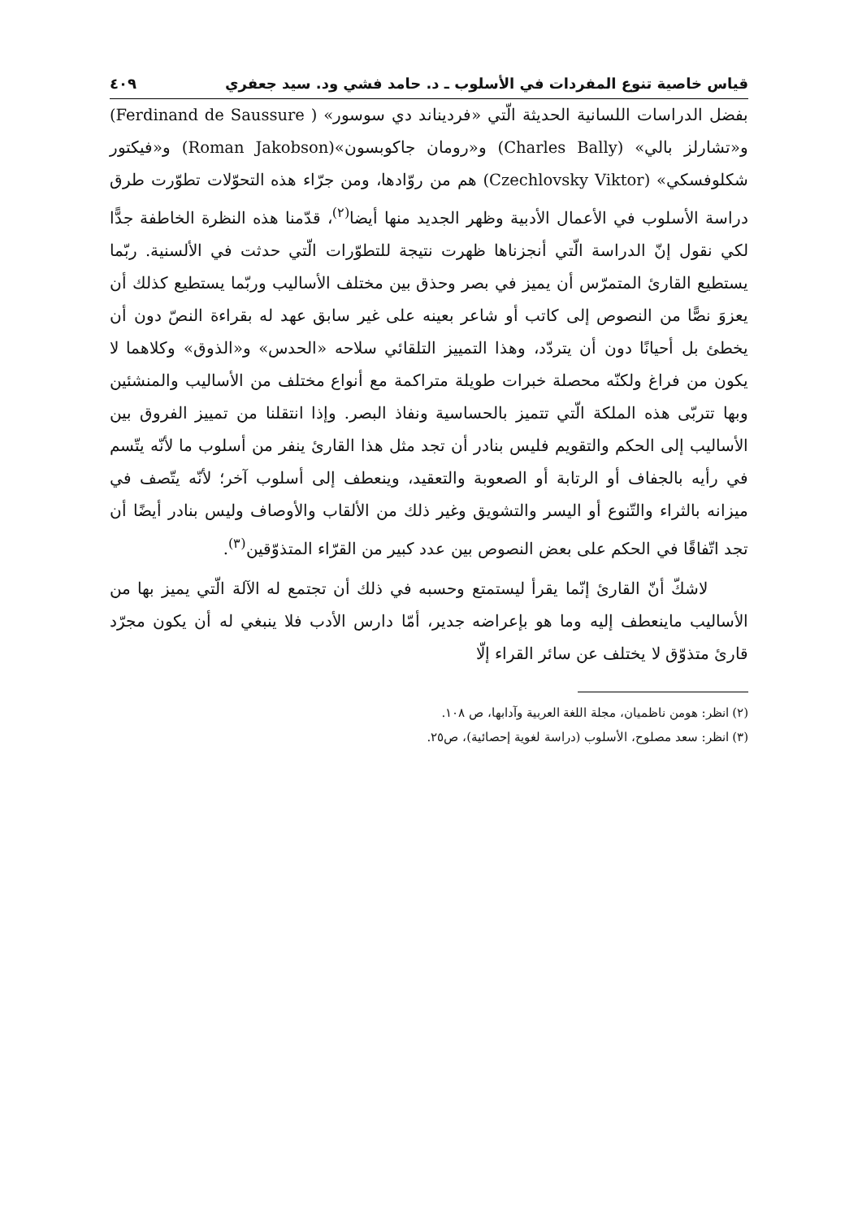قياس خاصية تنوع المفردات في الأسلوب ـ د. حامد فشي ود. سيد جعفري ٤٠٩
بفضل الدراسات اللسانية الحديثة الّتي «فرديناند دي سوسور» ( Ferdinand de Saussure) و«تشارلز بالي» (Charles Bally) و«رومان جاكوبسون»(Roman Jakobson) و«فيكتور شكلوفسكي» (Czechlovsky Viktor) هم من روّادها، ومن جرّاء هذه التحوّلات تطوّرت طرق دراسة الأسلوب في الأعمال الأدبية وظهر الجديد منها أيضا<sup>(٢)</sup>، قدّمنا هذه النظرة الخاطفة جدًّا لكي نقول إنّ الدراسة الّتي أنجزناها ظهرت نتيجة للتطوّرات الّتي حدثت في الألسنية. ربّما يستطيع القارئ المتمرّس أن يميز في بصر وحذق بين مختلف الأساليب وربّما يستطيع كذلك أن يعزوَ نصًّا من النصوص إلى كاتب أو شاعر بعينه على غير سابق عهد له بقراءة النصّ دون أن يخطئ بل أحيانًا دون أن يتردّد، وهذا التمييز التلقائي سلاحه «الحدس» و«الذوق» وكلاهما لا يكون من فراغ ولكنّه محصلة خبرات طويلة متراكمة مع أنواع مختلف من الأساليب والمنشئين وبها تتربّى هذه الملكة الّتي تتميز بالحساسية ونفاذ البصر. وإذا انتقلنا من تمييز الفروق بين الأساليب إلى الحكم والتقويم فليس بنادر أن تجد مثل هذا القارئ ينفر من أسلوب ما لأنّه يتّسم في رأيه بالجفاف أو الرتابة أو الصعوبة والتعقيد، وينعطف إلى أسلوب آخر؛ لأنّه يتّصف في ميزانه بالثراء والتّنوع أو اليسر والتشويق وغير ذلك من الألقاب والأوصاف وليس بنادر أيضًا أن تجد اتّفاقًا في الحكم على بعض النصوص بين عدد كبير من القرّاء المتذوّقين<sup>(٣)</sup>.
لاشكّ أنّ القارئ إنّما يقرأ ليستمتع وحسبه في ذلك أن تجتمع له الآلة الّتي يميز بها من الأساليب ماينعطف إليه وما هو بإعراضه جدير، أمّا دارس الأدب فلا ينبغي له أن يكون مجرّد قارئ متذوّق لا يختلف عن سائر القراء إلّا
(٢) انظر: هومن ناظميان، مجلة اللغة العربية وآدابها، ص ١٠٨.
(٣) انظر: سعد مصلوح، الأسلوب (دراسة لغوية إحصائية)، ص٢٥.